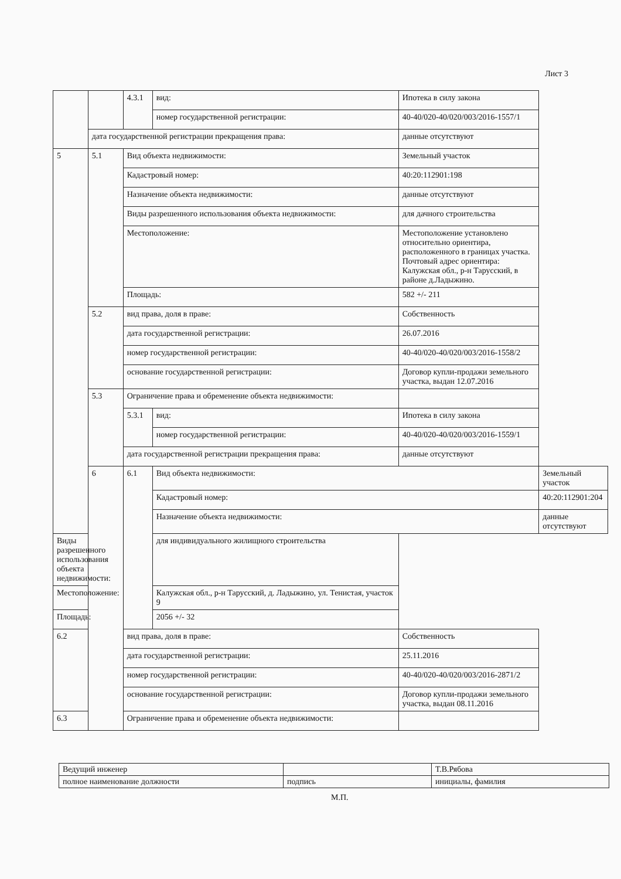Лист 3
| | | 4.3.1 | вид: | Ипотека в силу закона | |
| | | | номер государственной регистрации: | 40-40/020-40/020/003/2016-1557/1 | |
| | дата государственной регистрации прекращения права: | | | данные отсутствуют | |
| 5 | 5.1 | Вид объекта недвижимости: | | Земельный участок | |
| | | Кадастровый номер: | | 40:20:112901:198 | |
| | | Назначение объекта недвижимости: | | данные отсутствуют | |
| | | Виды разрешенного использования объекта недвижимости: | | для дачного строительства | |
| | | Местоположение: | | Местоположение установлено относительно ориентира, расположенного в границах участка. Почтовый адрес ориентира: Калужская обл., р-н Тарусский, в районе д.Ладыжино. | |
| | | Площадь: | | 582 +/- 211 | |
| | 5.2 | вид права, доля в праве: | | Собственность | |
| | | дата государственной регистрации: | | 26.07.2016 | |
| | | номер государственной регистрации: | | 40-40/020-40/020/003/2016-1558/2 | |
| | | основание государственной регистрации: | | Договор купли-продажи земельного участка, выдан 12.07.2016 | |
| | 5.3 | Ограничение права и обременение объекта недвижимости: | | | |
| | | 5.3.1 | вид: | Ипотека в силу закона | |
| | | | номер государственной регистрации: | 40-40/020-40/020/003/2016-1559/1 | |
| | | дата государственной регистрации прекращения права: | | данные отсутствуют | |
| | 6 | 6.1 | Вид объекта недвижимости: | | Земельный участок |
| | | | Кадастровый номер: | | 40:20:112901:204 |
| | | | Назначение объекта недвижимости: | | данные отсутствуют |
| Виды разрешенного использования объекта недвижимости: | | | для индивидуального жилищного строительства | | |
| Местоположение: | | | Калужская обл., р-н Тарусский, д. Ладыжино, ул. Тенистая, участок 9 | | |
| Площадь: | | | 2056 +/- 32 | | |
| 6.2 | | вид права, доля в праве: | | Собственность | |
| | | дата государственной регистрации: | | 25.11.2016 | |
| | | номер государственной регистрации: | | 40-40/020-40/020/003/2016-2871/2 | |
| | | основание государственной регистрации: | | Договор купли-продажи земельного участка, выдан 08.11.2016 | |
| 6.3 | | Ограничение права и обременение объекта недвижимости: | | | |
| Ведущий инженер | | Т.В.Рябова |
| полное наименование должности | подпись | инициалы, фамилия |
М.П.